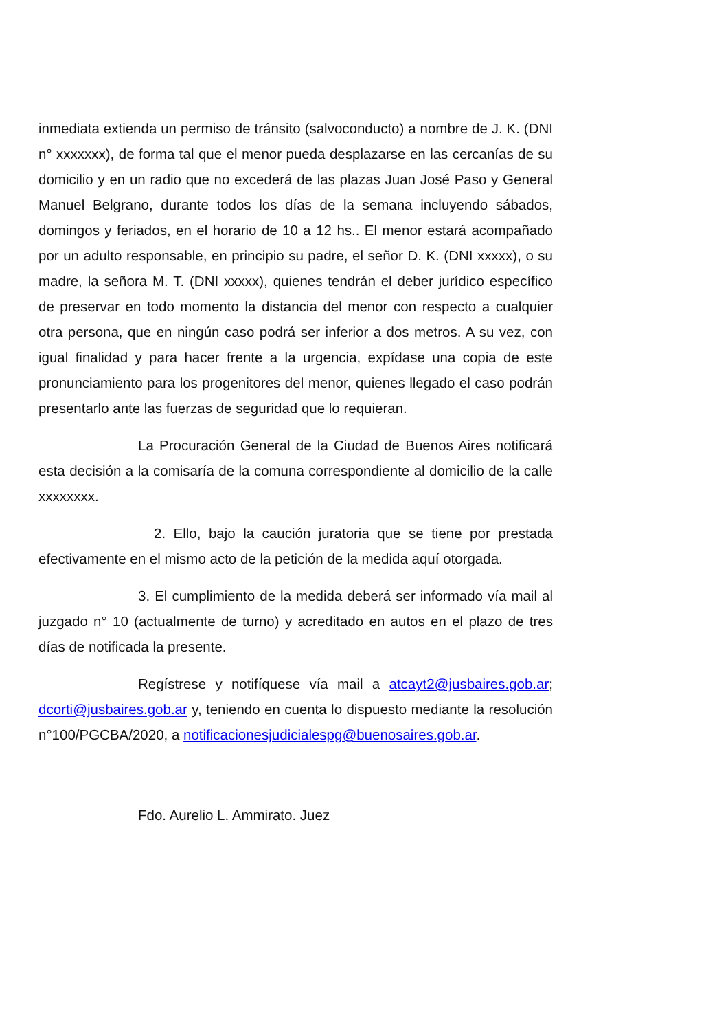inmediata extienda un permiso de tránsito (salvoconducto) a nombre de J. K. (DNI n° xxxxxxx), de forma tal que el menor pueda desplazarse en las cercanías de su domicilio y en un radio que no excederá de las plazas Juan José Paso y General Manuel Belgrano, durante todos los días de la semana incluyendo sábados, domingos y feriados, en el horario de 10 a 12 hs.. El menor estará acompañado por un adulto responsable, en principio su padre, el señor D. K. (DNI xxxxx), o su madre, la señora M. T. (DNI xxxxx), quienes tendrán el deber jurídico específico de preservar en todo momento la distancia del menor con respecto a cualquier otra persona, que en ningún caso podrá ser inferior a dos metros. A su vez, con igual finalidad y para hacer frente a la urgencia, expídase una copia de este pronunciamiento para los progenitores del menor, quienes llegado el caso podrán presentarlo ante las fuerzas de seguridad que lo requieran.
La Procuración General de la Ciudad de Buenos Aires notificará esta decisión a la comisaría de la comuna correspondiente al domicilio de la calle xxxxxxxx.
2. Ello, bajo la caución juratoria que se tiene por prestada efectivamente en el mismo acto de la petición de la medida aquí otorgada.
3. El cumplimiento de la medida deberá ser informado vía mail al juzgado n° 10 (actualmente de turno) y acreditado en autos en el plazo de tres días de notificada la presente.
Regístrese y notifíquese vía mail a atcayt2@jusbaires.gob.ar; dcorti@jusbaires.gob.ar y, teniendo en cuenta lo dispuesto mediante la resolución n°100/PGCBA/2020, a notificacionesjudicialespg@buenosaires.gob.ar.
Fdo. Aurelio L. Ammirato. Juez